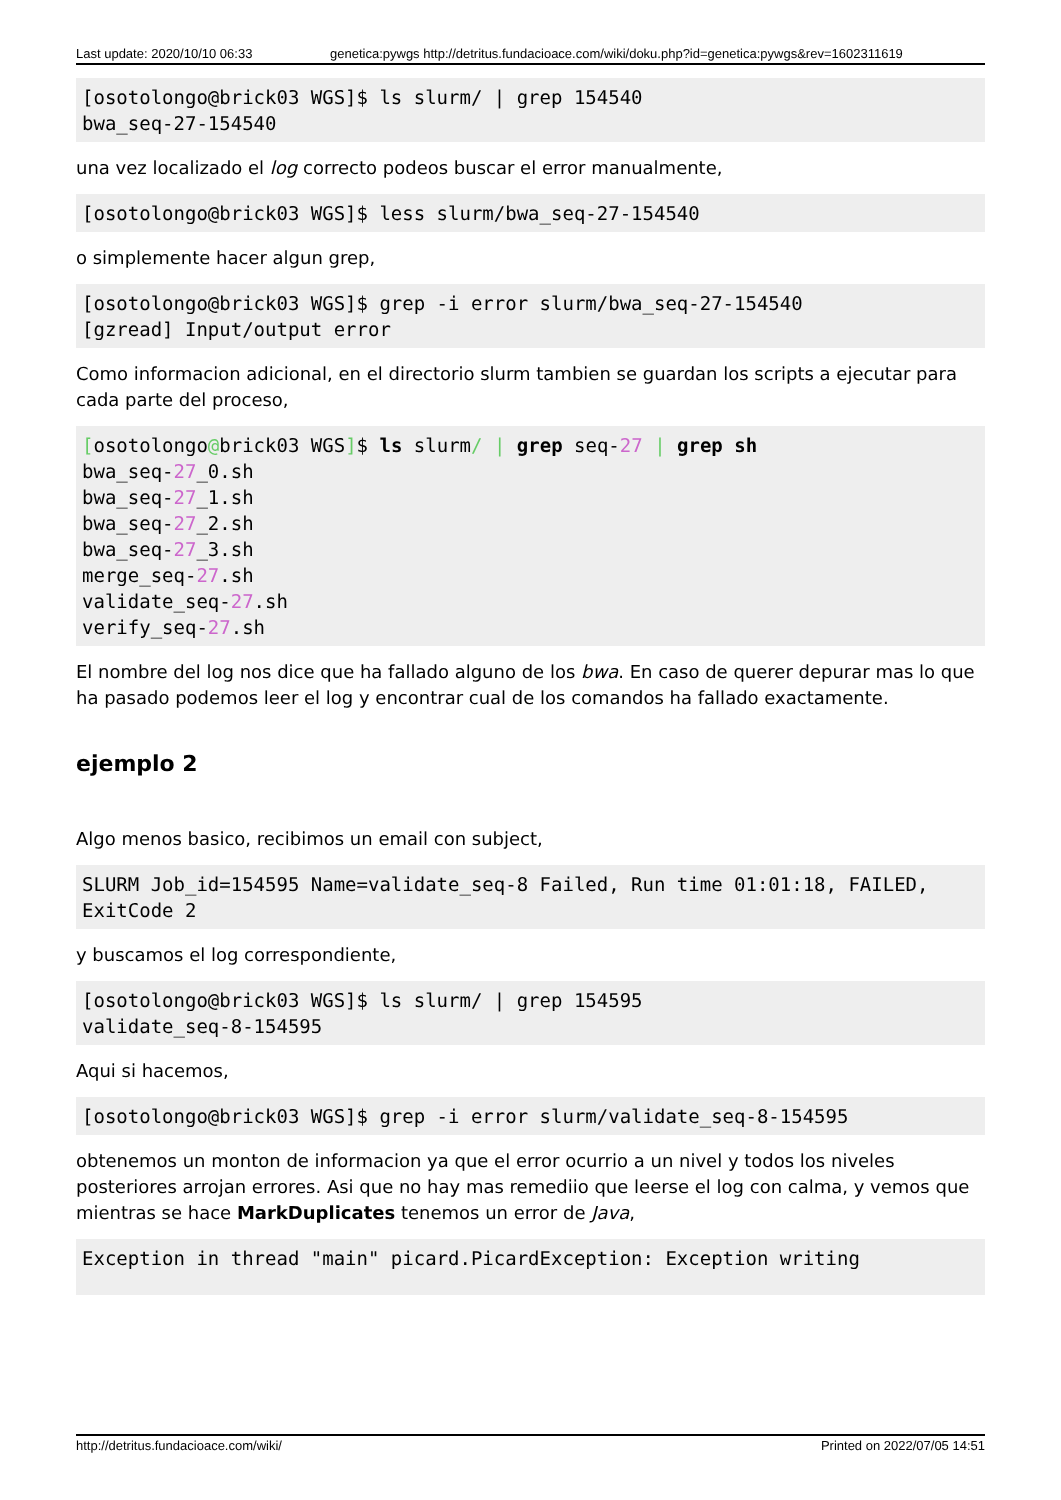Last update: 2020/10/10 06:33 genetica:pywgs http://detritus.fundacioace.com/wiki/doku.php?id=genetica:pywgs&rev=1602311619
[osotolongo@brick03 WGS]$ ls slurm/ | grep 154540
bwa_seq-27-154540
una vez localizado el log correcto podeos buscar el error manualmente,
[osotolongo@brick03 WGS]$ less slurm/bwa_seq-27-154540
o simplemente hacer algun grep,
[osotolongo@brick03 WGS]$ grep -i error slurm/bwa_seq-27-154540
[gzread] Input/output error
Como informacion adicional, en el directorio slurm tambien se guardan los scripts a ejecutar para cada parte del proceso,
[osotolongo@brick03 WGS]$ ls slurm/ | grep seq-27 | grep sh
bwa_seq-27_0.sh
bwa_seq-27_1.sh
bwa_seq-27_2.sh
bwa_seq-27_3.sh
merge_seq-27.sh
validate_seq-27.sh
verify_seq-27.sh
El nombre del log nos dice que ha fallado alguno de los bwa. En caso de querer depurar mas lo que ha pasado podemos leer el log y encontrar cual de los comandos ha fallado exactamente.
ejemplo 2
Algo menos basico, recibimos un email con subject,
SLURM Job_id=154595 Name=validate_seq-8 Failed, Run time 01:01:18, FAILED, ExitCode 2
y buscamos el log correspondiente,
[osotolongo@brick03 WGS]$ ls slurm/ | grep 154595
validate_seq-8-154595
Aqui si hacemos,
[osotolongo@brick03 WGS]$ grep -i error slurm/validate_seq-8-154595
obtenemos un monton de informacion ya que el error ocurrio a un nivel y todos los niveles posteriores arrojan errores. Asi que no hay mas remediio que leerse el log con calma, y vemos que mientras se hace MarkDuplicates tenemos un error de Java,
Exception in thread "main" picard.PicardException: Exception writing
http://detritus.fundacioace.com/wiki/ Printed on 2022/07/05 14:51